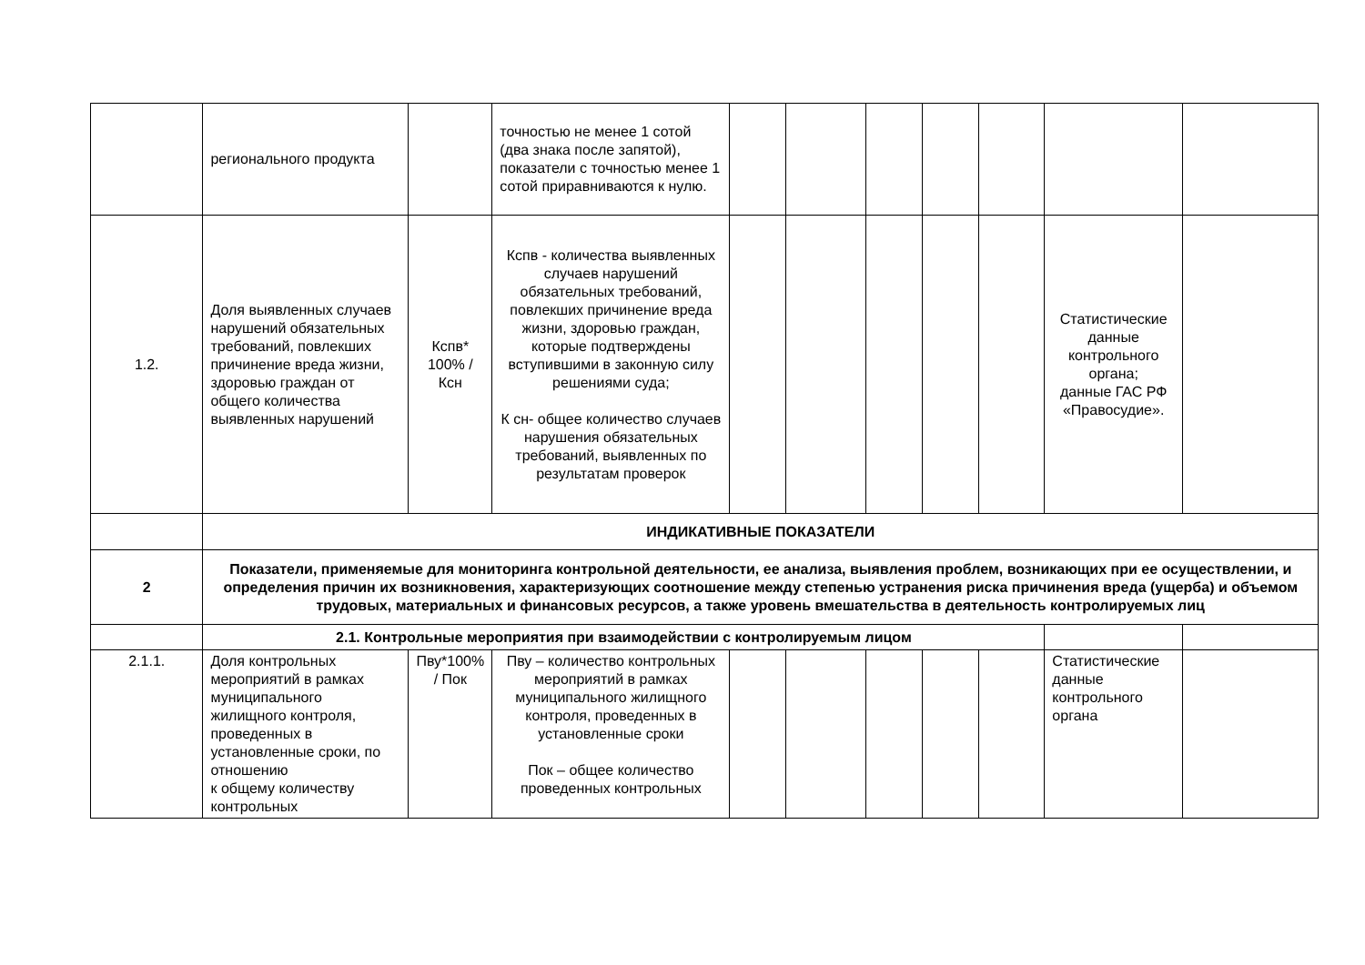| | регионального продукта | | точностью не менее 1 сотой (два знака после запятой), показатели с точностью менее 1 сотой приравниваются к нулю. | | | | | | | |
| 1.2. | Доля выявленных случаев нарушений обязательных требований, повлекших причинение вреда жизни, здоровью граждан от общего количества выявленных нарушений | Кспв* 100% / Ксн | Кспв - количества выявленных случаев нарушений обязательных требований, повлекших причинение вреда жизни, здоровью граждан, которые подтверждены вступившими в законную силу решениями суда; К сн- общее количество случаев нарушения обязательных требований, выявленных по результатам проверок | | | | | | Статистические данные контрольного органа; данные ГАС РФ «Правосудие». | |
| | ИНДИКАТИВНЫЕ ПОКАЗАТЕЛИ | | | | | | | | | |
| 2 | Показатели, применяемые для мониторинга контрольной деятельности, ее анализа, выявления проблем, возникающих при ее осуществлении, и определения причин их возникновения, характеризующих соотношение между степенью устранения риска причинения вреда (ущерба) и объемом трудовых, материальных и финансовых ресурсов, а также уровень вмешательства в деятельность контролируемых лиц | | | | | | | | | |
| | 2.1. Контрольные мероприятия при взаимодействии с контролируемым лицом | | | | | | | | | |
| 2.1.1. | Доля контрольных мероприятий в рамках муниципального жилищного контроля, проведенных в установленные сроки, по отношению к общему количеству контрольных | Пву*100% / Пок | Пву – количество контрольных мероприятий в рамках муниципального жилищного контроля, проведенных в установленные сроки Пок – общее количество проведенных контрольных | | | | | | Статистические данные контрольного органа | |